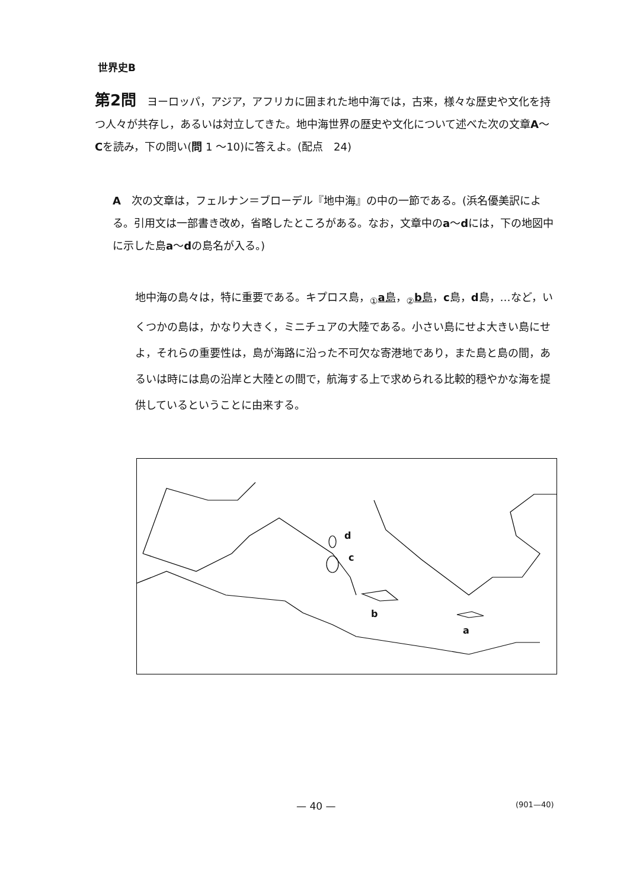世界史B
第2問　ヨーロッパ，アジア，アフリカに囲まれた地中海では，古来，様々な歴史や文化を持つ人々が共存し，あるいは対立してきた。地中海世界の歴史や文化について述べた次の文章A～Cを読み，下の問い(問 1 ～10)に答えよ。(配点　24)
A　次の文章は，フェルナン＝ブローデル『地中海』の中の一節である。(浜名優美訳による。引用文は一部書き改め，省略したところがある。なお，文章中のa～dには，下の地図中に示した島a～dの島名が入る。)
地中海の島々は，特に重要である。キプロス島，<sub>①</sub>a島，<sub>②</sub>b島，c島，d島，…など，いくつかの島は，かなり大きく，ミニチュアの大陸である。小さい島にせよ大きい島にせよ，それらの重要性は，島が海路に沿った不可欠な寄港地であり，また島と島の間，あるいは時には島の沿岸と大陸との間で，航海する上で求められる比較的穏やかな海を提供しているということに由来する。
d
c
b
a
— 40 — (901—40)